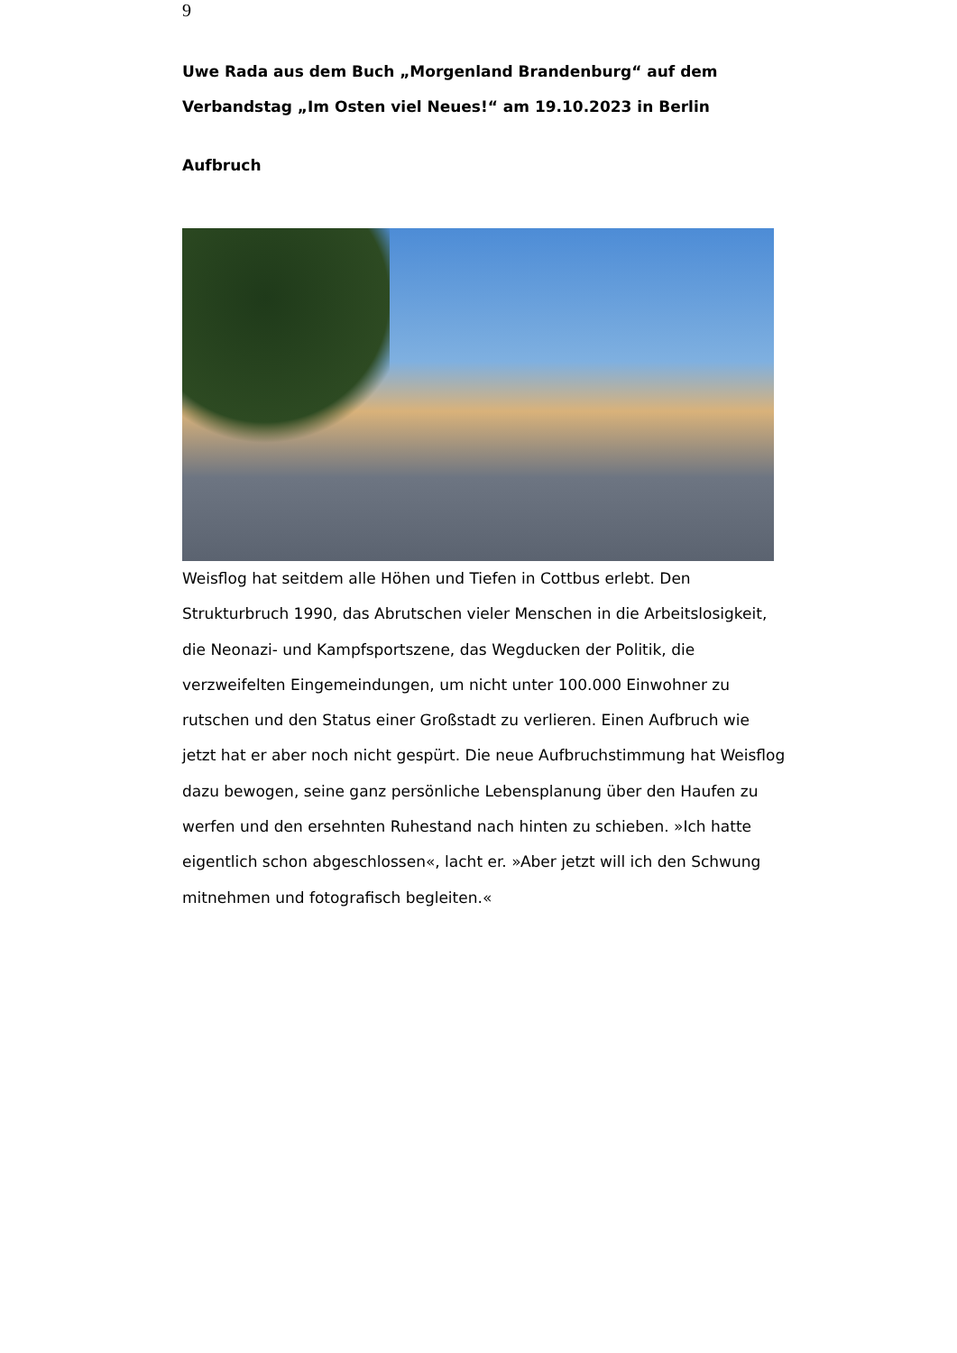9
Uwe Rada aus dem Buch „Morgenland Brandenburg“ auf dem Verbandstag „Im Osten viel Neues!“ am 19.10.2023 in Berlin
Aufbruch
Weisflog hat seitdem alle Höhen und Tiefen in Cottbus erlebt. Den Strukturbruch 1990, das Abrutschen vieler Menschen in die Arbeitslosigkeit, die Neonazi- und Kampfsportszene, das Wegducken der Politik, die verzweifelten Eingemeindungen, um nicht unter 100.000 Einwohner zu rutschen und den Status einer Großstadt zu verlieren. Einen Aufbruch wie jetzt hat er aber noch nicht gespürt. Die neue Aufbruchstimmung hat Weisflog dazu bewogen, seine ganz persönliche Lebensplanung über den Haufen zu werfen und den ersehnten Ruhestand nach hinten zu schieben. »Ich hatte eigentlich schon abgeschlossen«, lacht er. »Aber jetzt will ich den Schwung mitnehmen und fotografisch begleiten.«